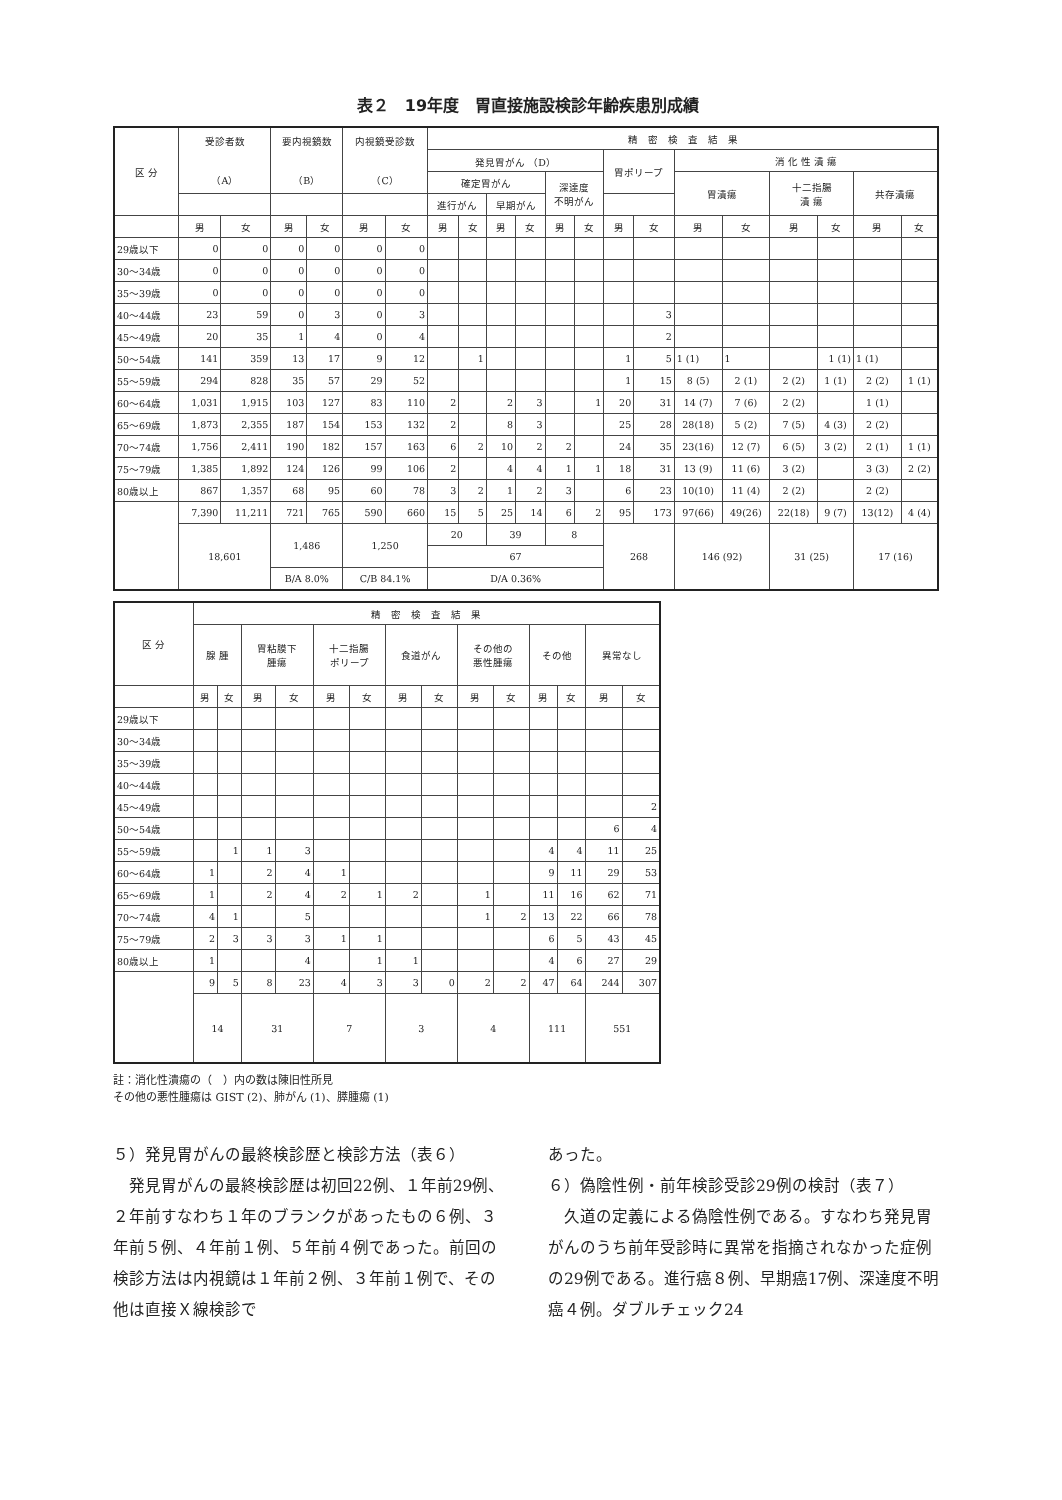表２　19年度　胃直接施設検診年齢疾患別成績
| 区 分 | 受診者数 （A） | | 要内視鏡数 （B） | | 内視鏡受診数 （C） | | 精 密 検 査 結 果 | | | | | | | | | | | | | |
| --- | --- | --- | --- | --- | --- | --- | --- | --- | --- | --- | --- | --- | --- | --- | --- | --- | --- | --- | --- | --- |
| | | | | | | | 発見胃がん （D） | | | | | | 胃ポリープ | | 消 化 性 潰 瘍 | | | | | |
| | | | | | | | 確定胃がん | | | | 深達度 不明がん | | | | 胃潰瘍 | | 十二指腸 潰 瘍 | | 共存潰瘍 | |
| | | | | | | | 進行がん | | 早期がん | | | | | | | | | | | |
| | 男 | 女 | 男 | 女 | 男 | 女 | 男 | 女 | 男 | 女 | 男 | 女 | 男 | 女 | 男 | 女 | 男 | 女 | 男 | 女 |
| 29歳以下 | 0 | 0 | 0 | 0 | 0 | 0 | | | | | | | | | | | | | | |
| 30～34歳 | 0 | 0 | 0 | 0 | 0 | 0 | | | | | | | | | | | | | | |
| 35～39歳 | 0 | 0 | 0 | 0 | 0 | 0 | | | | | | | | | | | | | | |
| 40～44歳 | 23 | 59 | 0 | 3 | 0 | 3 | | | | | | | | 3 | | | | | | |
| 45～49歳 | 20 | 35 | 1 | 4 | 0 | 4 | | | | | | | | 2 | | | | | | |
| 50～54歳 | 141 | 359 | 13 | 17 | 9 | 12 | | 1 | | | | | 1 | 5 | 1 (1) | 1 | | 1 (1) | 1 (1) | |
| 55～59歳 | 294 | 828 | 35 | 57 | 29 | 52 | | | | | | | 1 | 15 | 8 (5) | 2 (1) | 2 (2) | 1 (1) | 2 (2) | 1 (1) |
| 60～64歳 | 1,031 | 1,915 | 103 | 127 | 83 | 110 | 2 | | 2 | 3 | | 1 | 20 | 31 | 14 (7) | 7 (6) | 2 (2) | | 1 (1) | |
| 65～69歳 | 1,873 | 2,355 | 187 | 154 | 153 | 132 | 2 | | 8 | 3 | | | 25 | 28 | 28(18) | 5 (2) | 7 (5) | 4 (3) | 2 (2) | |
| 70～74歳 | 1,756 | 2,411 | 190 | 182 | 157 | 163 | 6 | 2 | 10 | 2 | 2 | | 24 | 35 | 23(16) | 12 (7) | 6 (5) | 3 (2) | 2 (1) | 1 (1) |
| 75～79歳 | 1,385 | 1,892 | 124 | 126 | 99 | 106 | 2 | | 4 | 4 | 1 | 1 | 18 | 31 | 13 (9) | 11 (6) | 3 (2) | | 3 (3) | 2 (2) |
| 80歳以上 | 867 | 1,357 | 68 | 95 | 60 | 78 | 3 | 2 | 1 | 2 | 3 | | 6 | 23 | 10(10) | 11 (4) | 2 (2) | | 2 (2) | |
| | 7,390 | 11,211 | 721 | 765 | 590 | 660 | 15 | 5 | 25 | 14 | 6 | 2 | 95 | 173 | 97(66) | 49(26) | 22(18) | 9 (7) | 13(12) | 4 (4) |
| | 18,601 | | 1,486 | | 1,250 | | 20 | | 39 | | 8 | | 268 | | 146 (92) | | 31 (25) | | 17 (16) | |
| | | | | | | | 67 | | | | | | | | | | | | | |
| | | | B/A 8.0% | | C/B 84.1% | | D/A 0.36% | | | | | | | | | | | | | |
| 区 分 | 精 密 検 査 結 果 | | | | | | | | | | | | | |
| --- | --- | --- | --- | --- | --- | --- | --- | --- | --- | --- | --- | --- | --- | --- |
| | 腺 腫 | | 胃粘膜下 腫瘍 | | 十二指腸 ポリープ | | 食道がん | | その他の 悪性腫瘍 | | その他 | | 異常なし | |
| | 男 | 女 | 男 | 女 | 男 | 女 | 男 | 女 | 男 | 女 | 男 | 女 | 男 | 女 |
| 29歳以下 | | | | | | | | | | | | | | |
| 30～34歳 | | | | | | | | | | | | | | |
| 35～39歳 | | | | | | | | | | | | | | |
| 40～44歳 | | | | | | | | | | | | | | |
| 45～49歳 | | | | | | | | | | | | | | 2 |
| 50～54歳 | | | | | | | | | | | | | 6 | 4 |
| 55～59歳 | | 1 | 1 | 3 | | | | | | | 4 | 4 | 11 | 25 |
| 60～64歳 | 1 | | 2 | 4 | 1 | | | | | | 9 | 11 | 29 | 53 |
| 65～69歳 | 1 | | 2 | 4 | 2 | 1 | 2 | | 1 | | 11 | 16 | 62 | 71 |
| 70～74歳 | 4 | 1 | | 5 | | | | | 1 | 2 | 13 | 22 | 66 | 78 |
| 75～79歳 | 2 | 3 | 3 | 3 | 1 | 1 | | | | | 6 | 5 | 43 | 45 |
| 80歳以上 | 1 | | | 4 | | 1 | 1 | | | | 4 | 6 | 27 | 29 |
| | 9 | 5 | 8 | 23 | 4 | 3 | 3 | 0 | 2 | 2 | 47 | 64 | 244 | 307 |
| | 14 | | 31 | | 7 | | 3 | | 4 | | 111 | | 551 | |
註：消化性潰瘍の（　）内の数は陳旧性所見
その他の悪性腫瘍は GIST (2)、肺がん (1)、膵腫瘍 (1)
５）発見胃がんの最終検診歴と検診方法（表６）
　発見胃がんの最終検診歴は初回22例、１年前29例、２年前すなわち１年のブランクがあったもの６例、３年前５例、４年前１例、５年前４例であった。前回の検診方法は内視鏡は１年前２例、３年前１例で、その他は直接Ｘ線検診で
あった。
６）偽陰性例・前年検診受診29例の検討（表７）
　久道の定義による偽陰性例である。すなわち発見胃がんのうち前年受診時に異常を指摘されなかった症例の29例である。進行癌８例、早期癌17例、深達度不明癌４例。ダブルチェック24